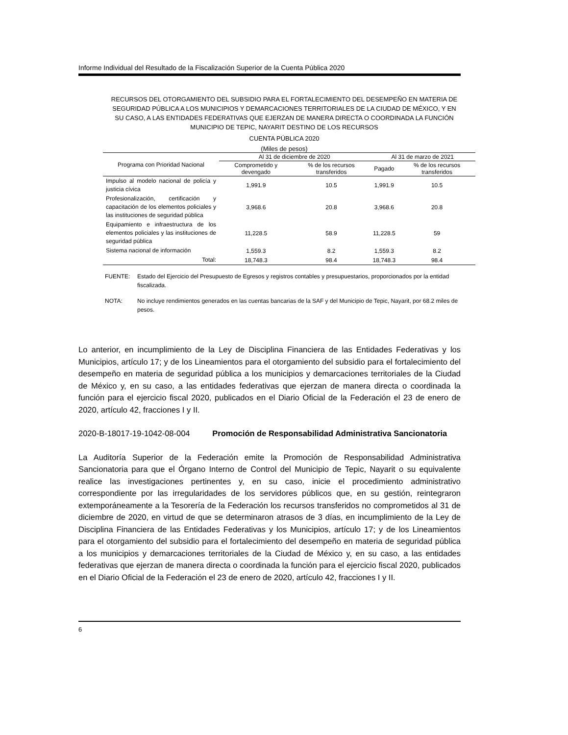Informe Individual del Resultado de la Fiscalización Superior de la Cuenta Pública 2020
RECURSOS DEL OTORGAMIENTO DEL SUBSIDIO PARA EL FORTALECIMIENTO DEL DESEMPEÑO EN MATERIA DE SEGURIDAD PÚBLICA A LOS MUNICIPIOS Y DEMARCACIONES TERRITORIALES DE LA CIUDAD DE MÉXICO, Y EN SU CASO, A LAS ENTIDADES FEDERATIVAS QUE EJERZAN DE MANERA DIRECTA O COORDINADA LA FUNCIÓN MUNICIPIO DE TEPIC, NAYARIT DESTINO DE LOS RECURSOS
CUENTA PÚBLICA 2020
(Miles de pesos)
| Programa con Prioridad Nacional | Al 31 de diciembre de 2020 | | Al 31 de marzo de 2021 | |
| --- | --- | --- | --- | --- |
| | Comprometido y devengado | % de los recursos transferidos | Pagado | % de los recursos transferidos |
| Impulso al modelo nacional de policía y justicia cívica | 1,991.9 | 10.5 | 1,991.9 | 10.5 |
| Profesionalización, certificación y capacitación de los elementos policiales y las instituciones de seguridad pública | 3,968.6 | 20.8 | 3,968.6 | 20.8 |
| Equipamiento e infraestructura de los elementos policiales y las instituciones de seguridad pública | 11,228.5 | 58.9 | 11,228.5 | 59 |
| Sistema nacional de información | 1,559.3 | 8.2 | 1,559.3 | 8.2 |
| Total: | 18,748.3 | 98.4 | 18,748.3 | 98.4 |
FUENTE: Estado del Ejercicio del Presupuesto de Egresos y registros contables y presupuestarios, proporcionados por la entidad fiscalizada.
NOTA: No incluye rendimientos generados en las cuentas bancarias de la SAF y del Municipio de Tepic, Nayarit, por 68.2 miles de pesos.
Lo anterior, en incumplimiento de la Ley de Disciplina Financiera de las Entidades Federativas y los Municipios, artículo 17; y de los Lineamientos para el otorgamiento del subsidio para el fortalecimiento del desempeño en materia de seguridad pública a los municipios y demarcaciones territoriales de la Ciudad de México y, en su caso, a las entidades federativas que ejerzan de manera directa o coordinada la función para el ejercicio fiscal 2020, publicados en el Diario Oficial de la Federación el 23 de enero de 2020, artículo 42, fracciones I y II.
2020-B-18017-19-1042-08-004 Promoción de Responsabilidad Administrativa Sancionatoria
La Auditoría Superior de la Federación emite la Promoción de Responsabilidad Administrativa Sancionatoria para que el Órgano Interno de Control del Municipio de Tepic, Nayarit o su equivalente realice las investigaciones pertinentes y, en su caso, inicie el procedimiento administrativo correspondiente por las irregularidades de los servidores públicos que, en su gestión, reintegraron extemporáneamente a la Tesorería de la Federación los recursos transferidos no comprometidos al 31 de diciembre de 2020, en virtud de que se determinaron atrasos de 3 días, en incumplimiento de la Ley de Disciplina Financiera de las Entidades Federativas y los Municipios, artículo 17; y de los Lineamientos para el otorgamiento del subsidio para el fortalecimiento del desempeño en materia de seguridad pública a los municipios y demarcaciones territoriales de la Ciudad de México y, en su caso, a las entidades federativas que ejerzan de manera directa o coordinada la función para el ejercicio fiscal 2020, publicados en el Diario Oficial de la Federación el 23 de enero de 2020, artículo 42, fracciones I y II.
6